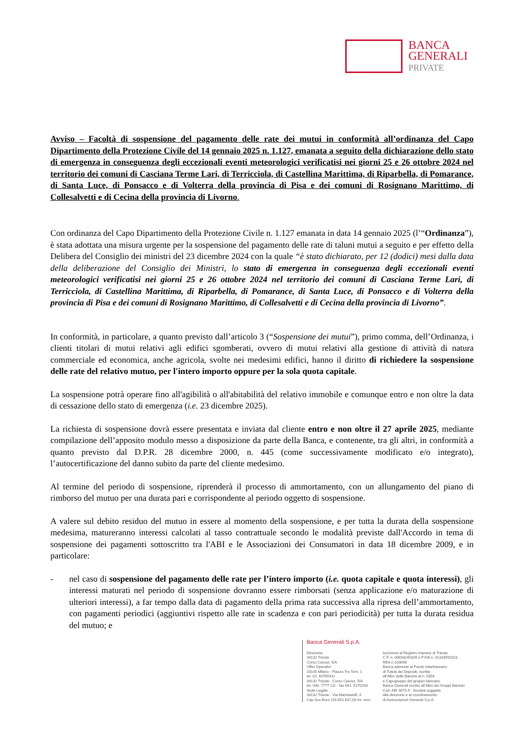BANCA
GENERALI
PRIVATE
Avviso – Facoltà di sospensione del pagamento delle rate dei mutui in conformità all’ordinanza del Capo Dipartimento della Protezione Civile del 14 gennaio 2025 n. 1.127, emanata a seguito della dichiarazione dello stato di emergenza in conseguenza degli eccezionali eventi meteorologici verificatisi nei giorni 25 e 26 ottobre 2024 nel territorio dei comuni di Casciana Terme Lari, di Terricciola, di Castellina Marittima, di Riparbella, di Pomarance, di Santa Luce, di Ponsacco e di Volterra della provincia di Pisa e dei comuni di Rosignano Marittimo, di Collesalvetti e di Cecina della provincia di Livorno.
Con ordinanza del Capo Dipartimento della Protezione Civile n. 1.127 emanata in data 14 gennaio 2025 (l’“Ordinanza”), è stata adottata una misura urgente per la sospensione del pagamento delle rate di taluni mutui a seguito e per effetto della Delibera del Consiglio dei ministri del 23 dicembre 2024 con la quale “è stato dichiarato, per 12 (dodici) mesi dalla data della deliberazione del Consiglio dei Ministri, lo stato di emergenza in conseguenza degli eccezionali eventi meteorologici verificatisi nei giorni 25 e 26 ottobre 2024 nel territorio dei comuni di Casciana Terme Lari, di Terricciola, di Castellina Marittima, di Riparbella, di Pomarance, di Santa Luce, di Ponsacco e di Volterra della provincia di Pisa e dei comuni di Rosignano Marittimo, di Collesalvetti e di Cecina della provincia di Livorno”.
In conformità, in particolare, a quanto previsto dall’articolo 3 (“Sospensione dei mutui”), primo comma, dell’Ordinanza, i clienti titolari di mutui relativi agli edifici sgomberati, ovvero di mutui relativi alla gestione di attività di natura commerciale ed economica, anche agricola, svolte nei medesimi edifici, hanno il diritto di richiedere la sospensione delle rate del relativo mutuo, per l'intero importo oppure per la sola quota capitale.
La sospensione potrà operare fino all'agibilità o all'abitabilità del relativo immobile e comunque entro e non oltre la data di cessazione dello stato di emergenza (i.e. 23 dicembre 2025).
La richiesta di sospensione dovrà essere presentata e inviata dal cliente entro e non oltre il 27 aprile 2025, mediante compilazione dell’apposito modulo messo a disposizione da parte della Banca, e contenente, tra gli altri, in conformità a quanto previsto dal D.P.R. 28 dicembre 2000, n. 445 (come successivamente modificato e/o integrato), l’autocertificazione del danno subito da parte del cliente medesimo.
Al termine del periodo di sospensione, riprenderà il processo di ammortamento, con un allungamento del piano di rimborso del mutuo per una durata pari e corrispondente al periodo oggetto di sospensione.
A valere sul debito residuo del mutuo in essere al momento della sospensione, e per tutta la durata della sospensione medesima, matureranno interessi calcolati al tasso contrattuale secondo le modalità previste dall'Accordo in tema di sospensione dei pagamenti sottoscritto tra l'ABI e le Associazioni dei Consumatori in data 18 dicembre 2009, e in particolare:
- nel caso di sospensione del pagamento delle rate per l’intero importo (i.e. quota capitale e quota interessi), gli interessi maturati nel periodo di sospensione dovranno essere rimborsati (senza applicazione e/o maturazione di ulteriori interessi), a far tempo dalla data di pagamento della prima rata successiva alla ripresa dell’ammortamento, con pagamenti periodici (aggiuntivi rispetto alle rate in scadenza e con pari periodicità) per tutta la durata residua del mutuo; e
Banca Generali S.p.A.
Direzione:
34132 Trieste
Corso Cavour, 5/A
Uffici Operativi:
20145 Milano - Piazza Tre Torri, 1
tel. 02. 60765411
34132 Trieste - Corso Cavour, 5/A
tel. 040. 7777 111 - fax 041. 5270193
Sede Legale:
34132 Trieste - Via Machiavelli, 4
Cap Soc.Euro 116.851.637,00 int. vers.
Iscrizione al Registro Imprese di Trieste
C.F. n. 00833240328 e P.IVA n. 01333550323
REA n.103698
Banca aderente al Fondo Interbancario
di Tutela dei Depositi, iscritta
all’Albo delle Banche al n. 5358
e Capogruppo del gruppo bancario
Banca Generali iscritto all’Albo dei Gruppi Bancari
Cod. ABI 3075.9 - Società soggetta
alla direzione e al coordinamento
di Assicurazioni Generali S.p.A.